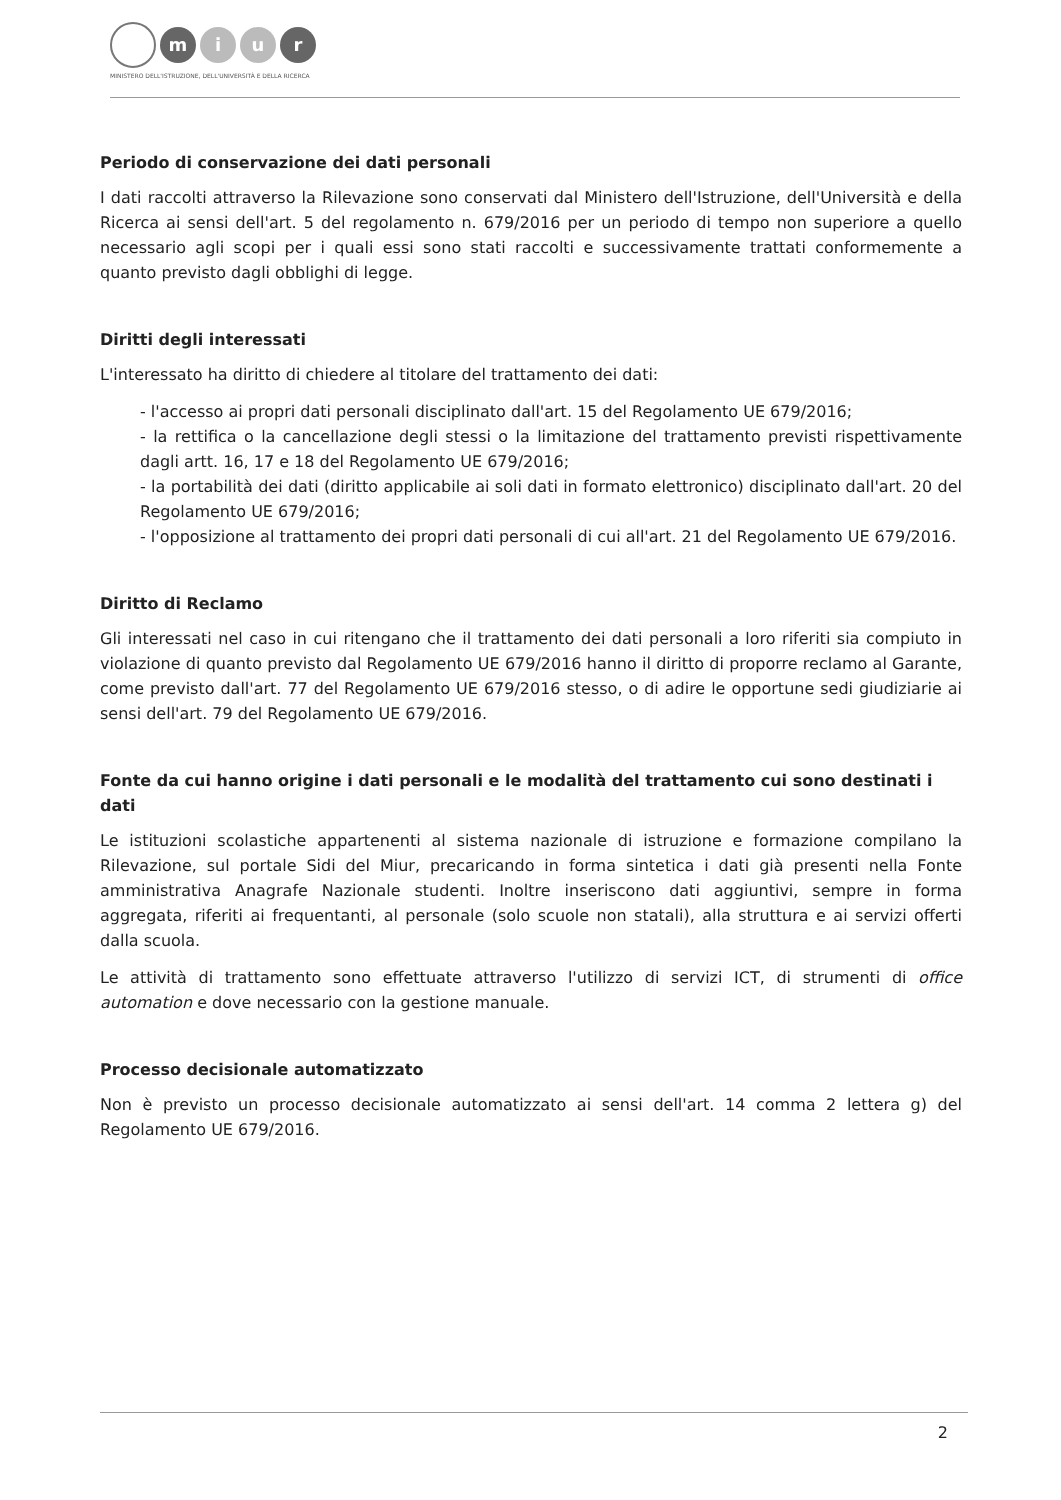m i u r
MINISTERO DELL'ISTRUZIONE, DELL'UNIVERSITÀ E DELLA RICERCA
Periodo di conservazione dei dati personali
I dati raccolti attraverso la Rilevazione sono conservati dal Ministero dell'Istruzione, dell'Università e della Ricerca ai sensi dell'art. 5 del regolamento n. 679/2016 per un periodo di tempo non superiore a quello necessario agli scopi per i quali essi sono stati raccolti e successivamente trattati conformemente a quanto previsto dagli obblighi di legge.
Diritti degli interessati
L'interessato ha diritto di chiedere al titolare del trattamento dei dati:
- l'accesso ai propri dati personali disciplinato dall'art. 15 del Regolamento UE 679/2016;
- la rettifica o la cancellazione degli stessi o la limitazione del trattamento previsti rispettivamente dagli artt. 16, 17 e 18 del Regolamento UE 679/2016;
- la portabilità dei dati (diritto applicabile ai soli dati in formato elettronico) disciplinato dall'art. 20 del Regolamento UE 679/2016;
- l'opposizione al trattamento dei propri dati personali di cui all'art. 21 del Regolamento UE 679/2016.
Diritto di Reclamo
Gli interessati nel caso in cui ritengano che il trattamento dei dati personali a loro riferiti sia compiuto in violazione di quanto previsto dal Regolamento UE 679/2016 hanno il diritto di proporre reclamo al Garante, come previsto dall'art. 77 del Regolamento UE 679/2016 stesso, o di adire le opportune sedi giudiziarie ai sensi dell'art. 79 del Regolamento UE 679/2016.
Fonte da cui hanno origine i dati personali e le modalità del trattamento cui sono destinati i dati
Le istituzioni scolastiche appartenenti al sistema nazionale di istruzione e formazione compilano la Rilevazione, sul portale Sidi del Miur, precaricando in forma sintetica i dati già presenti nella Fonte amministrativa Anagrafe Nazionale studenti. Inoltre inseriscono dati aggiuntivi, sempre in forma aggregata, riferiti ai frequentanti, al personale (solo scuole non statali), alla struttura e ai servizi offerti dalla scuola.
Le attività di trattamento sono effettuate attraverso l'utilizzo di servizi ICT, di strumenti di office automation e dove necessario con la gestione manuale.
Processo decisionale automatizzato
Non è previsto un processo decisionale automatizzato ai sensi dell'art. 14 comma 2 lettera g) del Regolamento UE 679/2016.
2